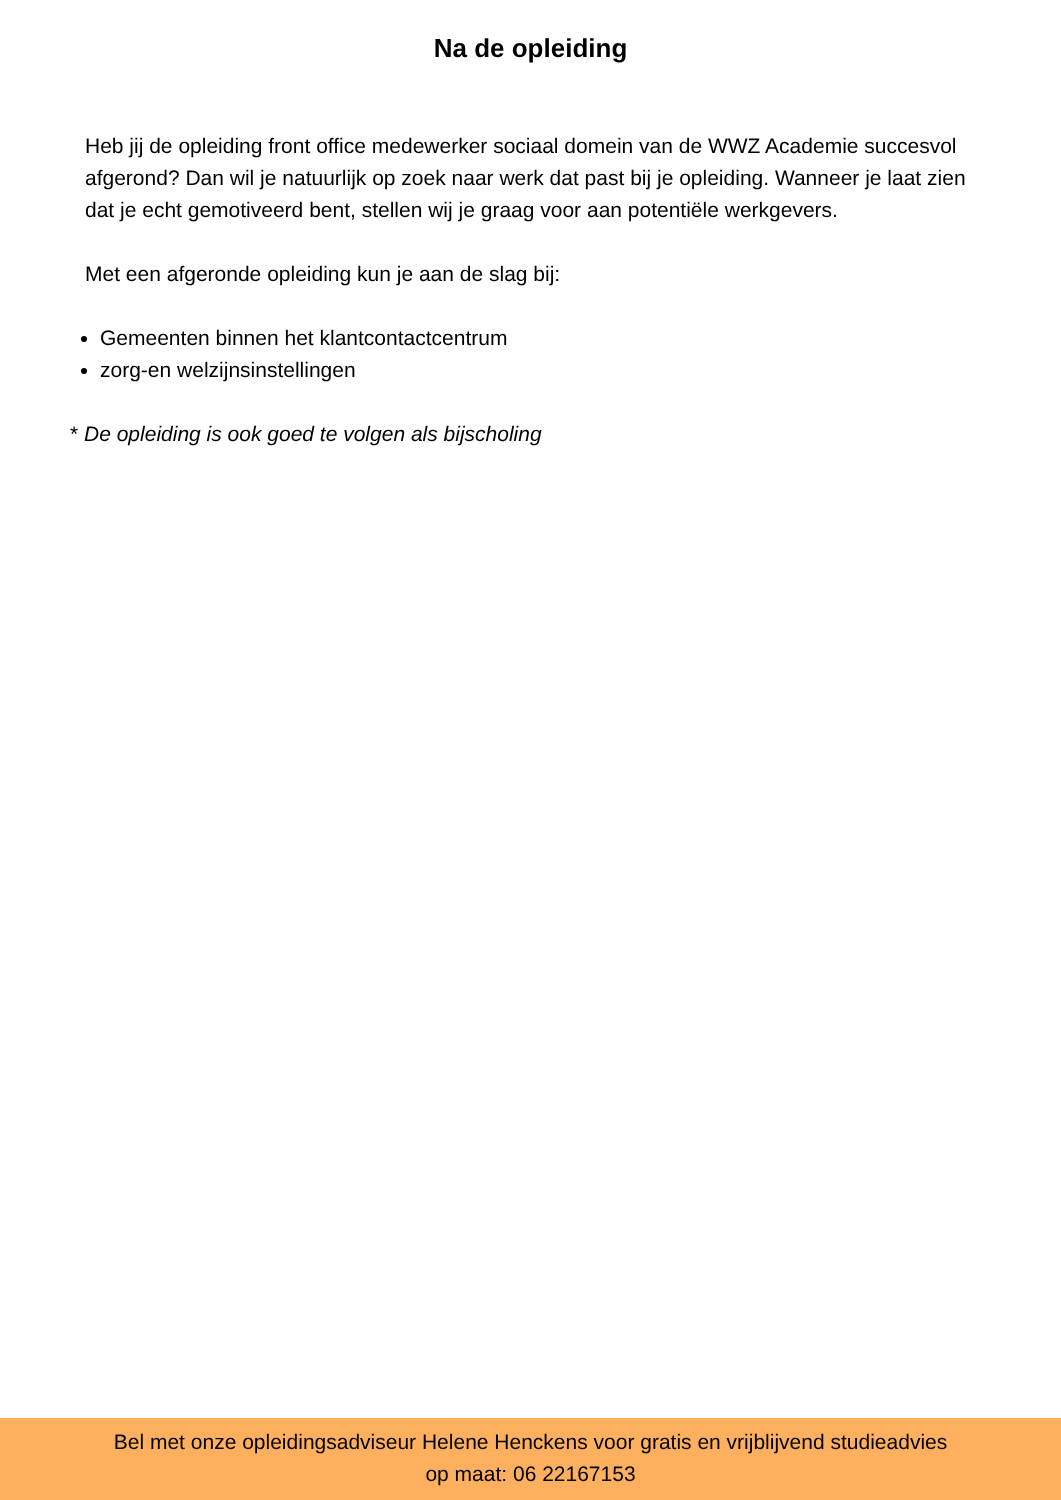Na de opleiding
Heb jij de opleiding front office medewerker sociaal domein van de WWZ Academie succesvol afgerond? Dan wil je natuurlijk op zoek naar werk dat past bij je opleiding. Wanneer je laat zien dat je echt gemotiveerd bent, stellen wij je graag voor aan potentiële werkgevers.
Met een afgeronde opleiding kun je aan de slag bij:
Gemeenten binnen het klantcontactcentrum
zorg-en welzijnsinstellingen
* De opleiding is ook goed te volgen als bijscholing
Bel met onze opleidingsadviseur Helene Henckens voor gratis en vrijblijvend studieadvies
op maat: 06 22167153